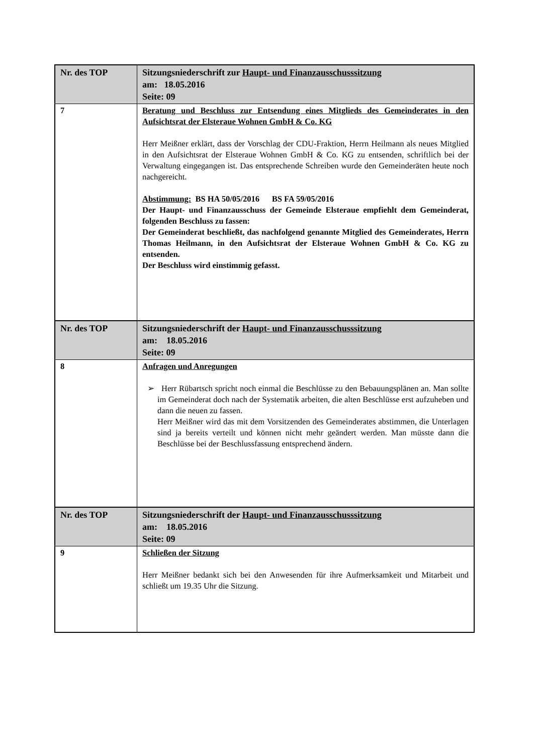| Nr. des TOP | Sitzungsniederschrift zur Haupt- und Finanzausschusssitzung am: 18.05.2016 Seite: 09 |
| 7 | Beratung und Beschluss zur Entsendung eines Mitglieds des Gemeinderates in den Aufsichtsrat der Elsteraue Wohnen GmbH & Co. KG Herr Meißner erklärt, dass der Vorschlag der CDU-Fraktion, Herrn Heilmann als neues Mitglied in den Aufsichtsrat der Elsteraue Wohnen GmbH & Co. KG zu entsenden, schriftlich bei der Verwaltung eingegangen ist. Das entsprechende Schreiben wurde den Gemeinderäten heute noch nachgereicht. Abstimmung: BS HA 50/05/2016 BS FA 59/05/2016 Der Haupt- und Finanzausschuss der Gemeinde Elsteraue empfiehlt dem Gemeinderat, folgenden Beschluss zu fassen: Der Gemeinderat beschließt, das nachfolgend genannte Mitglied des Gemeinderates, Herrn Thomas Heilmann, in den Aufsichtsrat der Elsteraue Wohnen GmbH & Co. KG zu entsenden. Der Beschluss wird einstimmig gefasst. |
| Nr. des TOP | Sitzungsniederschrift der Haupt- und Finanzausschusssitzung am: 18.05.2016 Seite: 09 |
| 8 | Anfragen und Anregungen ➢ Herr Rübartsch spricht noch einmal die Beschlüsse zu den Bebauungsplänen an. Man sollte im Gemeinderat doch nach der Systematik arbeiten, die alten Beschlüsse erst aufzuheben und dann die neuen zu fassen. Herr Meißner wird das mit dem Vorsitzenden des Gemeinderates abstimmen, die Unterlagen sind ja bereits verteilt und können nicht mehr geändert werden. Man müsste dann die Beschlüsse bei der Beschlussfassung entsprechend ändern. |
| Nr. des TOP | Sitzungsniederschrift der Haupt- und Finanzausschusssitzung am: 18.05.2016 Seite: 09 |
| 9 | Schließen der Sitzung Herr Meißner bedankt sich bei den Anwesenden für ihre Aufmerksamkeit und Mitarbeit und schließt um 19.35 Uhr die Sitzung. |